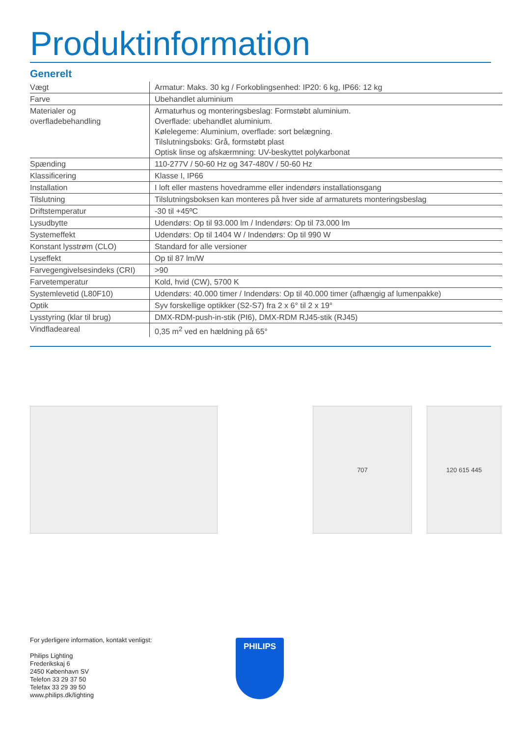Produktinformation
Generelt
| Vægt | Armatur: Maks. 30 kg / Forkoblingsenhed: IP20: 6 kg, IP66: 12 kg |
| Farve | Ubehandlet aluminium |
| Materialer og overfladebehandling | Armaturhus og monteringsbeslag: Formstøbt aluminium. Overflade: ubehandlet aluminium. Kølelegeme: Aluminium, overflade: sort belægning. Tilslutningsboks: Grå, formstøbt plast Optisk linse og afskærmning: UV-beskyttet polykarbonat |
| Spænding | 110-277V / 50-60 Hz og 347-480V / 50-60 Hz |
| Klassificering | Klasse I, IP66 |
| Installation | I loft eller mastens hovedramme eller indendørs installationsgang |
| Tilslutning | Tilslutningsboksen kan monteres på hver side af armaturets monteringsbeslag |
| Driftstemperatur | -30 til +45ºC |
| Lysudbytte | Udendørs: Op til 93.000 lm / Indendørs: Op til 73.000 lm |
| Systemeffekt | Udendørs: Op til 1404 W / Indendørs: Op til 990 W |
| Konstant lysstrøm (CLO) | Standard for alle versioner |
| Lyseffekt | Op til 87 lm/W |
| Farvegengivelsesindeks (CRI) | >90 |
| Farvetemperatur | Kold, hvid (CW), 5700 K |
| Systemlevetid (L80F10) | Udendørs: 40.000 timer / Indendørs: Op til 40.000 timer (afhængig af lumenpakke) |
| Optik | Syv forskellige optikker (S2-S7) fra 2 x 6° til 2 x 19° |
| Lysstyring (klar til brug) | DMX-RDM-push-in-stik (PI6), DMX-RDM RJ45-stik (RJ45) |
| Vindfladeareal | 0,35 m<sup>2</sup> ved en hældning på 65° |
707 120 615 445
For yderligere information, kontakt venligst:
Philips Lighting
Frederikskaj 6
2450 København SV
Telefon 33 29 37 50
Telefax 33 29 39 50
www.philips.dk/lighting
PHILIPS